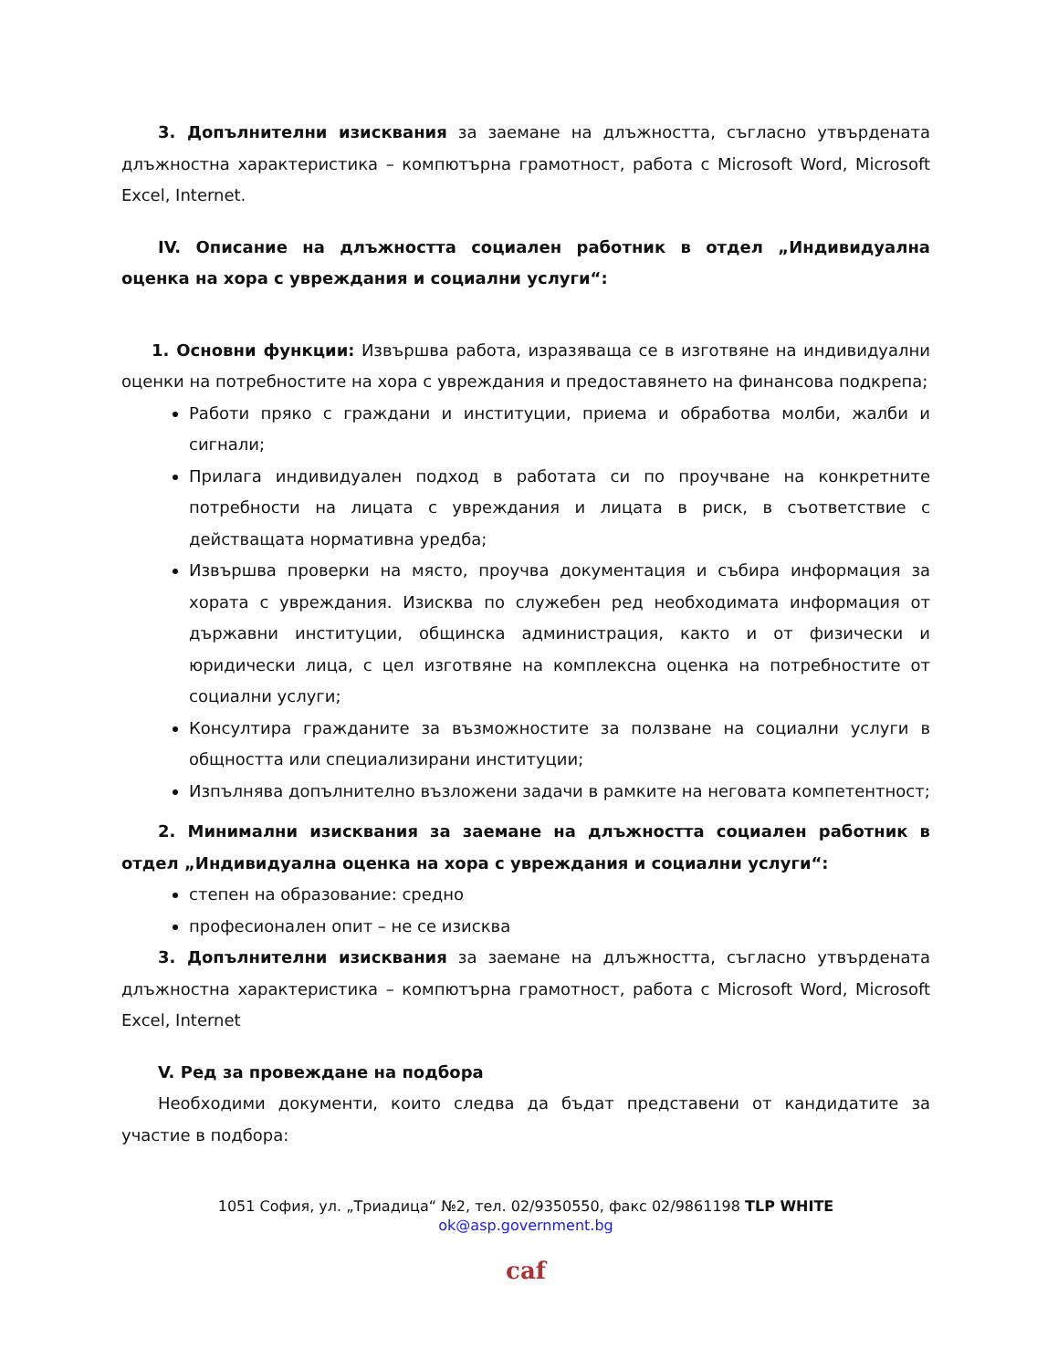3. Допълнителни изисквания за заемане на длъжността, съгласно утвърдената длъжностна характеристика – компютърна грамотност, работа с Microsoft Word, Microsoft Excel, Internet.
IV. Описание на длъжността социален работник в отдел „Индивидуална оценка на хора с увреждания и социални услуги“:
1. Основни функции: Извършва работа, изразяваща се в изготвяне на индивидуални оценки на потребностите на хора с увреждания и предоставянето на финансова подкрепа;
Работи пряко с граждани и институции, приема и обработва молби, жалби и сигнали;
Прилага индивидуален подход в работата си по проучване на конкретните потребности на лицата с увреждания и лицата в риск, в съответствие с действащата нормативна уредба;
Извършва проверки на място, проучва документация и събира информация за хората с увреждания. Изисква по служебен ред необходимата информация от държавни институции, общинска администрация, както и от физически и юридически лица, с цел изготвяне на комплексна оценка на потребностите от социални услуги;
Консултира гражданите за възможностите за ползване на социални услуги в общността или специализирани институции;
Изпълнява допълнително възложени задачи в рамките на неговата компетентност;
2. Минимални изисквания за заемане на длъжността социален работник в отдел „Индивидуална оценка на хора с увреждания и социални услуги“:
степен на образование: средно
професионален опит – не се изисква
3. Допълнителни изисквания за заемане на длъжността, съгласно утвърдената длъжностна характеристика – компютърна грамотност, работа с Microsoft Word, Microsoft Excel, Internet
V. Ред за провеждане на подбора
Необходими документи, които следва да бъдат представени от кандидатите за участие в подбора:
1051 София, ул. „Триадица“ №2, тел. 02/9350550, факс 02/9861198 TLP WHITE
ok@asp.government.bg
caf